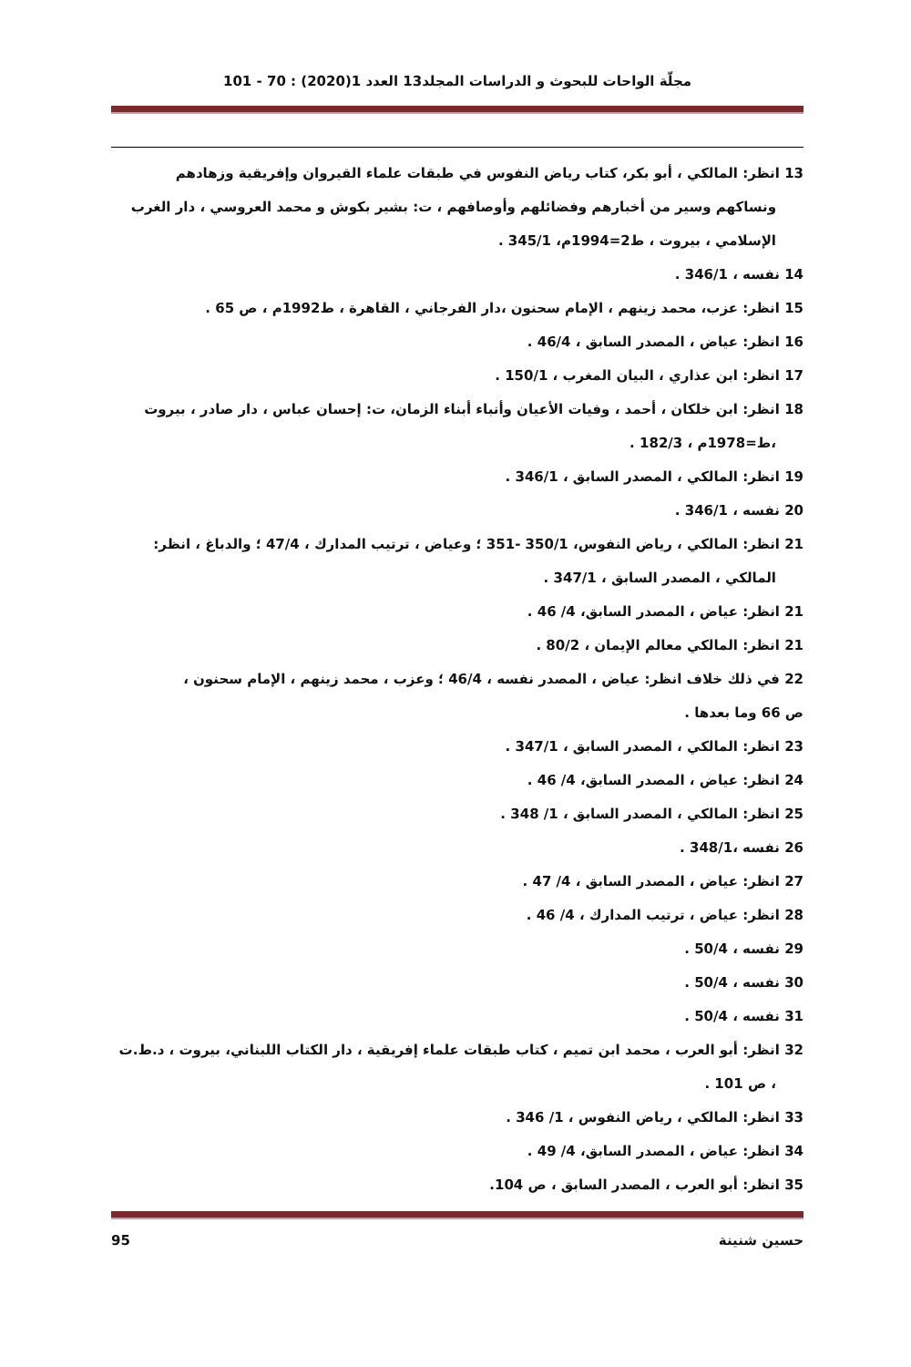مجلّة الواحات للبحوث و الدراسات المجلد13 العدد 1(2020) : 70 - 101
13 انظر: المالكي ، أبو بكر، كتاب رياض النفوس في طبقات علماء القيروان وإفريقية وزهادهم ونساكهم وسير من أخبارهم وفضائلهم وأوصافهم ، ت: بشير بكوش و محمد العروسي ، دار الغرب الإسلامي ، بيروت ، ط2=1994م، 345/1 .
14 نفسه ، 346/1 .
15 انظر: عزب، محمد زينهم ، الإمام سحنون ،دار الفرجاني ، القاهرة ، ط1992م ، ص 65 .
16 انظر: عياض ، المصدر السابق ، 46/4 .
17 انظر: ابن عذاري ، البيان المغرب ، 150/1 .
18 انظر: ابن خلكان ، أحمد ، وفيات الأعيان وأنباء أبناء الزمان، ت: إحسان عباس ، دار صادر ، بيروت ،ط=1978م ، 182/3 .
19 انظر: المالكي ، المصدر السابق ، 346/1 .
20 نفسه ، 346/1 .
21 انظر: المالكي ، رياض النفوس، 350/1 -351 ؛ وعياض ، ترتيب المدارك ، 47/4 ؛ والدباغ ، انظر: المالكي ، المصدر السابق ، 347/1 .
21 انظر: عياض ، المصدر السابق، 4/ 46 .
21 انظر: المالكي معالم الإيمان ، 80/2 .
22 في ذلك خلاف انظر: عياض ، المصدر نفسه ، 46/4 ؛ وعزب ، محمد زينهم ، الإمام سحنون ،
ص 66 وما بعدها .
23 انظر: المالكي ، المصدر السابق ، 347/1 .
24 انظر: عياض ، المصدر السابق، 4/ 46 .
25 انظر: المالكي ، المصدر السابق ، 1/ 348 .
26 نفسه ،348/1 .
27 انظر: عياض ، المصدر السابق ، 4/ 47 .
28 انظر: عياض ، ترتيب المدارك ، 4/ 46 .
29 نفسه ، 50/4 .
30 نفسه ، 50/4 .
31 نفسه ، 50/4 .
32 انظر: أبو العرب ، محمد ابن تميم ، كتاب طبقات علماء إفريقية ، دار الكتاب اللبناني، بيروت ، د.ط.ت ، ص 101 .
33 انظر: المالكي ، رياض النفوس ، 1/ 346 .
34 انظر: عياض ، المصدر السابق، 4/ 49 .
35 انظر: أبو العرب ، المصدر السابق ، ص 104.
حسين شنينة 95